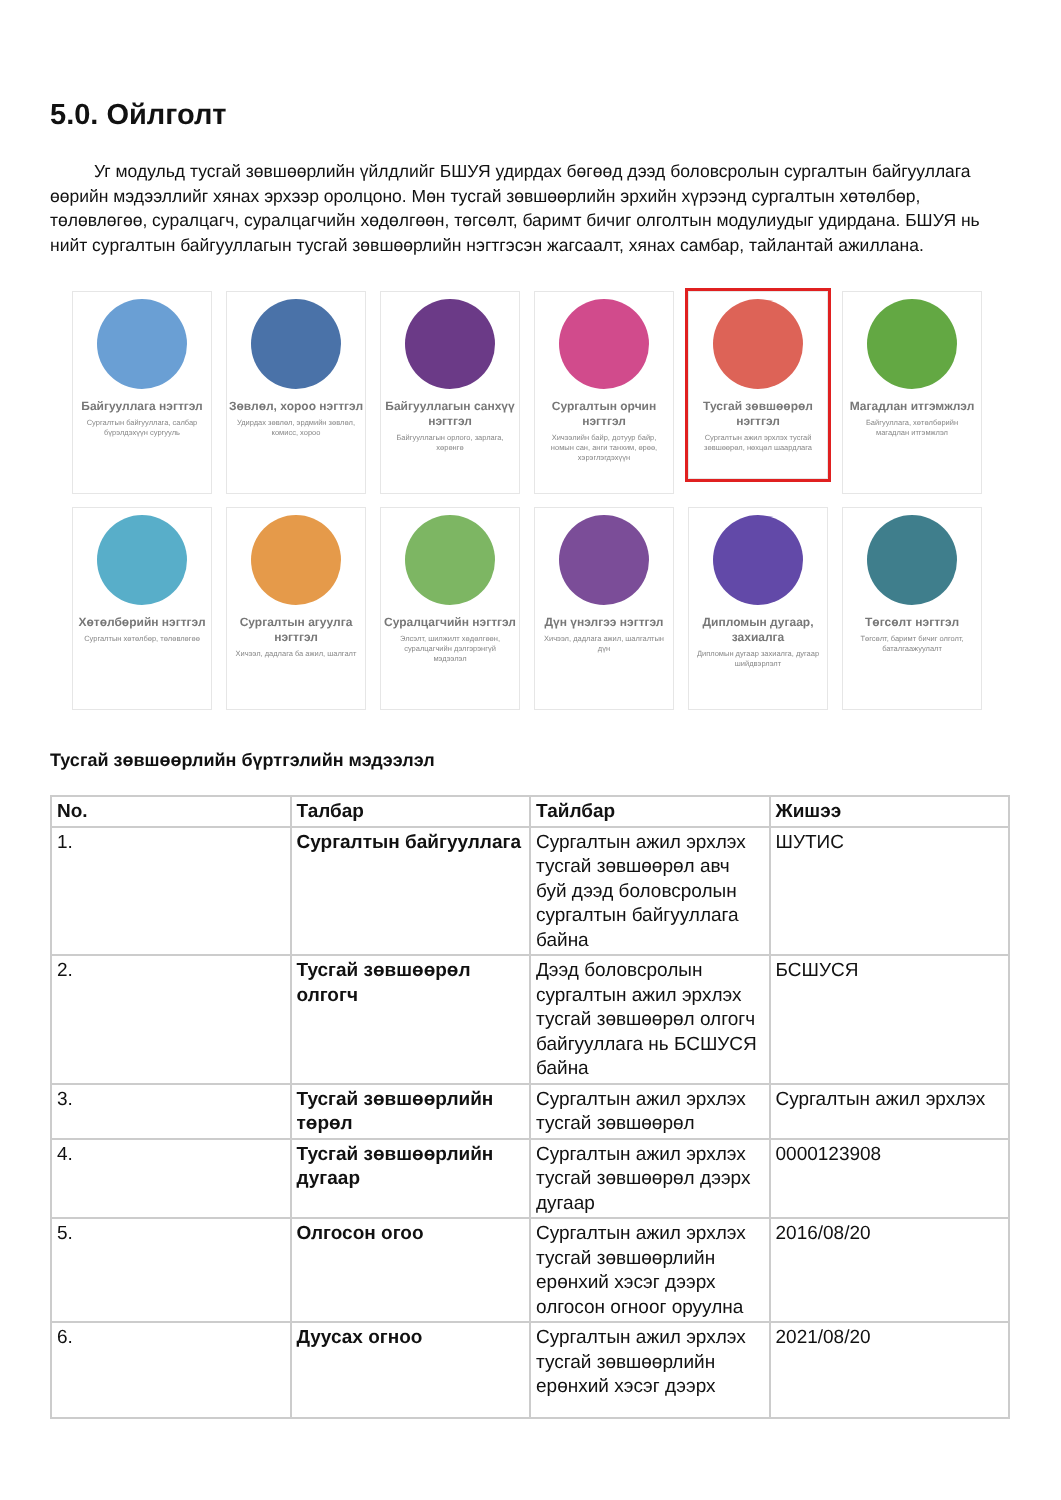5.0. Ойлголт
Уг модульд тусгай зөвшөөрлийн үйлдлийг БШУЯ удирдах бөгөөд дээд боловсролын сургалтын байгууллага өөрийн мэдээллийг хянах эрхээр оролцоно. Мөн тусгай зөвшөөрлийн эрхийн хүрээнд сургалтын хөтөлбөр, төлөвлөгөө, суралцагч, суралцагчийн хөдөлгөөн, төгсөлт, баримт бичиг олголтын модулиудыг удирдана. БШУЯ нь нийт сургалтын байгууллагын тусгай зөвшөөрлийн нэгтгэсэн жагсаалт, хянах самбар, тайлантай ажиллана.
Байгууллага нэгтгэл
Сургалтын байгууллага, салбар бүрэлдэхүүн сургууль
Зөвлөл, хороо нэгтгэл
Удирдах зөвлөл, эрдмийн зөвлөл, комисс, хороо
Байгууллагын санхүү нэгтгэл
Байгууллагын орлого, зарлага, хөрөнгө
Сургалтын орчин нэгтгэл
Хичээлийн байр, дотуур байр, номын сан, анги танхим, өрөө, хэрэглэгдэхүүн
Тусгай зөвшөөрөл нэгтгэл
Сургалтын ажил эрхлэх тусгай зөвшөөрөл, нөхцөл шаардлага
Магадлан итгэмжлэл
Байгууллага, хөтөлбөрийн магадлан итгэмжлэл
Хөтөлбөрийн нэгтгэл
Сургалтын хөтөлбөр, төлөвлөгөө
Сургалтын агуулга нэгтгэл
Хичээл, дадлага ба ажил, шалгалт
Суралцагчийн нэгтгэл
Элсэлт, шилжилт хөдөлгөөн, суралцагчийн дэлгэрэнгүй мэдээлэл
Дүн үнэлгээ нэгтгэл
Хичээл, дадлага ажил, шалгалтын дүн
Дипломын дугаар, захиалга
Дипломын дугаар захиалга, дугаар шийдвэрлэлт
Төгсөлт нэгтгэл
Төгсөлт, баримт бичиг олголт, баталгаажуулалт
Тусгай зөвшөөрлийн бүртгэлийн мэдээлэл
| No. | Талбар | Тайлбар | Жишээ |
| --- | --- | --- | --- |
| 1. | Сургалтын байгууллага | Сургалтын ажил эрхлэх тусгай зөвшөөрөл авч буй дээд боловсролын сургалтын байгууллага байна | ШУТИС |
| 2. | Тусгай зөвшөөрөл олгогч | Дээд боловсролын сургалтын ажил эрхлэх тусгай зөвшөөрөл олгогч байгууллага нь БСШУСЯ байна | БСШУСЯ |
| 3. | Тусгай зөвшөөрлийн төрөл | Сургалтын ажил эрхлэх тусгай зөвшөөрөл | Сургалтын ажил эрхлэх |
| 4. | Тусгай зөвшөөрлийн дугаар | Сургалтын ажил эрхлэх тусгай зөвшөөрөл дээрх дугаар | 0000123908 |
| 5. | Олгосон огоо | Сургалтын ажил эрхлэх тусгай зөвшөөрлийн ерөнхий хэсэг дээрх олгосон огноог оруулна | 2016/08/20 |
| 6. | Дуусах огноо | Сургалтын ажил эрхлэх тусгай зөвшөөрлийн ерөнхий хэсэг дээрх | 2021/08/20 |